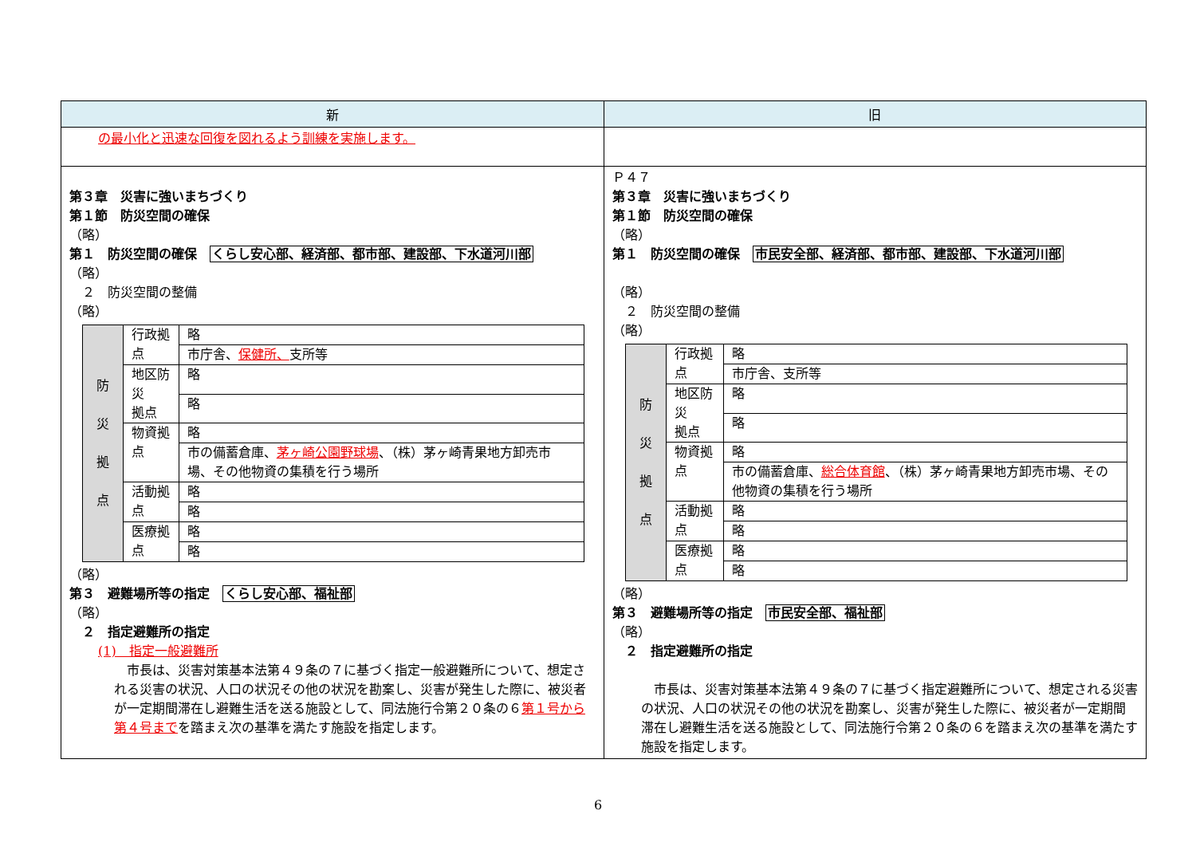| 新 | 旧 |
| --- | --- |
| の最小化と迅速な回復を図れるよう訓練を実施します。 | |
| 第３章 災害に強いまちづくり 第１節 防災空間の確保 （略） 第１ 防災空間の確保 くらし安心部、経済部、都市部、建設部、下水道河川部 （略） ２ 防災空間の整備 （略） / 防 災 拠 点 / 行政拠点 / 略 / / / / 市庁舎、 保健所、 支所等 / / / 地区防災 拠点 / 略 / / / / 略 / / / 物資拠点 / 略 / / / / 市の備蓄倉庫、 茅ヶ崎公園野球場 、（株）茅ヶ崎青果地方卸売市場、その他物資の集積を行う場所 / / / 活動拠点 / 略 / / / / 略 / / / 医療拠点 / 略 / / / / 略 / （略） 第３ 避難場所等の指定 くらし安心部、福祉部 （略） ２ 指定避難所の指定 (1) 指定一般避難所 市長は、災害対策基本法第４９条の７に基づく指定一般避難所について、想定される災害の状況、人口の状況その他の状況を勘案し、災害が発生した際に、被災者が一定期間滞在し避難生活を送る施設として、同法施行令第２０条の６ 第１号から第４号まで を踏まえ次の基準を満たす施設を指定します。 | Ｐ４７ 第３章 災害に強いまちづくり 第１節 防災空間の確保 （略） 第１ 防災空間の確保 市民安全部、経済部、都市部、建設部、下水道河川部 （略） ２ 防災空間の整備 （略） / 防 災 拠 点 / 行政拠点 / 略 / / / / 市庁舎、支所等 / / / 地区防災 拠点 / 略 / / / / 略 / / / 物資拠点 / 略 / / / / 市の備蓄倉庫、 総合体育館 、（株）茅ヶ崎青果地方卸売市場、その他物資の集積を行う場所 / / / 活動拠点 / 略 / / / / 略 / / / 医療拠点 / 略 / / / / 略 / （略） 第３ 避難場所等の指定 市民安全部、福祉部 （略） ２ 指定避難所の指定 市長は、災害対策基本法第４９条の７に基づく指定避難所について、想定される災害の状況、人口の状況その他の状況を勘案し、災害が発生した際に、被災者が一定期間滞在し避難生活を送る施設として、同法施行令第２０条の６を踏まえ次の基準を満たす施設を指定します。 |
6